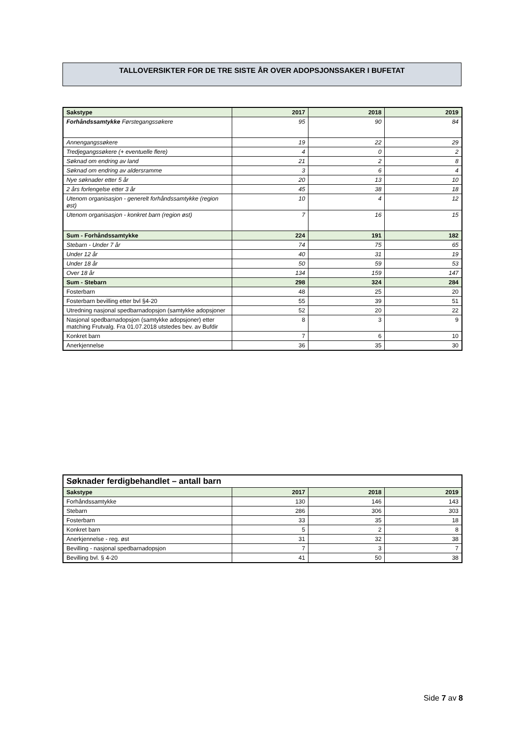TALLOVERSIKTER FOR DE TRE SISTE ÅR OVER ADOPSJONSSAKER I BUFETAT
| Sakstype | 2017 | 2018 | 2019 |
| --- | --- | --- | --- |
| Forhåndssamtykke Førstegangssøkere | 95 | 90 | 84 |
| Annengangssøkere | 19 | 22 | 29 |
| Tredjegangssøkere (+ eventuelle flere) | 4 | 0 | 2 |
| Søknad om endring av land | 21 | 2 | 8 |
| Søknad om endring av aldersramme | 3 | 6 | 4 |
| Nye søknader etter 5 år | 20 | 13 | 10 |
| 2 års forlengelse etter 3 år | 45 | 38 | 18 |
| Utenom organisasjon - generelt forhåndssamtykke (region øst) | 10 | 4 | 12 |
| Utenom organisasjon - konkret barn (region øst) | 7 | 16 | 15 |
| Sum - Forhåndssamtykke | 224 | 191 | 182 |
| Stebarn - Under 7 år | 74 | 75 | 65 |
| Under 12 år | 40 | 31 | 19 |
| Under 18 år | 50 | 59 | 53 |
| Over 18 år | 134 | 159 | 147 |
| Sum - Stebarn | 298 | 324 | 284 |
| Fosterbarn | 48 | 25 | 20 |
| Fosterbarn bevilling etter bvl §4-20 | 55 | 39 | 51 |
| Utredning nasjonal spedbarnadopsjon (samtykke adopsjoner | 52 | 20 | 22 |
| Nasjonal spedbarnadopsjon (samtykke adopsjoner) etter matching Frutvalg. Fra 01.07.2018 utstedes bev. av Bufdir | 8 | 3 | 9 |
| Konkret barn | 7 | 6 | 10 |
| Anerkjennelse | 36 | 35 | 30 |
| Søknader ferdigbehandlet – antall barn | | | |
| --- | --- | --- | --- |
| Sakstype | 2017 | 2018 | 2019 |
| Forhåndssamtykke | 130 | 146 | 143 |
| Stebarn | 286 | 306 | 303 |
| Fosterbarn | 33 | 35 | 18 |
| Konkret barn | 5 | 2 | 8 |
| Anerkjennelse - reg. øst | 31 | 32 | 38 |
| Bevilling - nasjonal spedbarnadopsjon | 7 | 3 | 7 |
| Bevilling bvl. § 4-20 | 41 | 50 | 38 |
Side 7 av 8